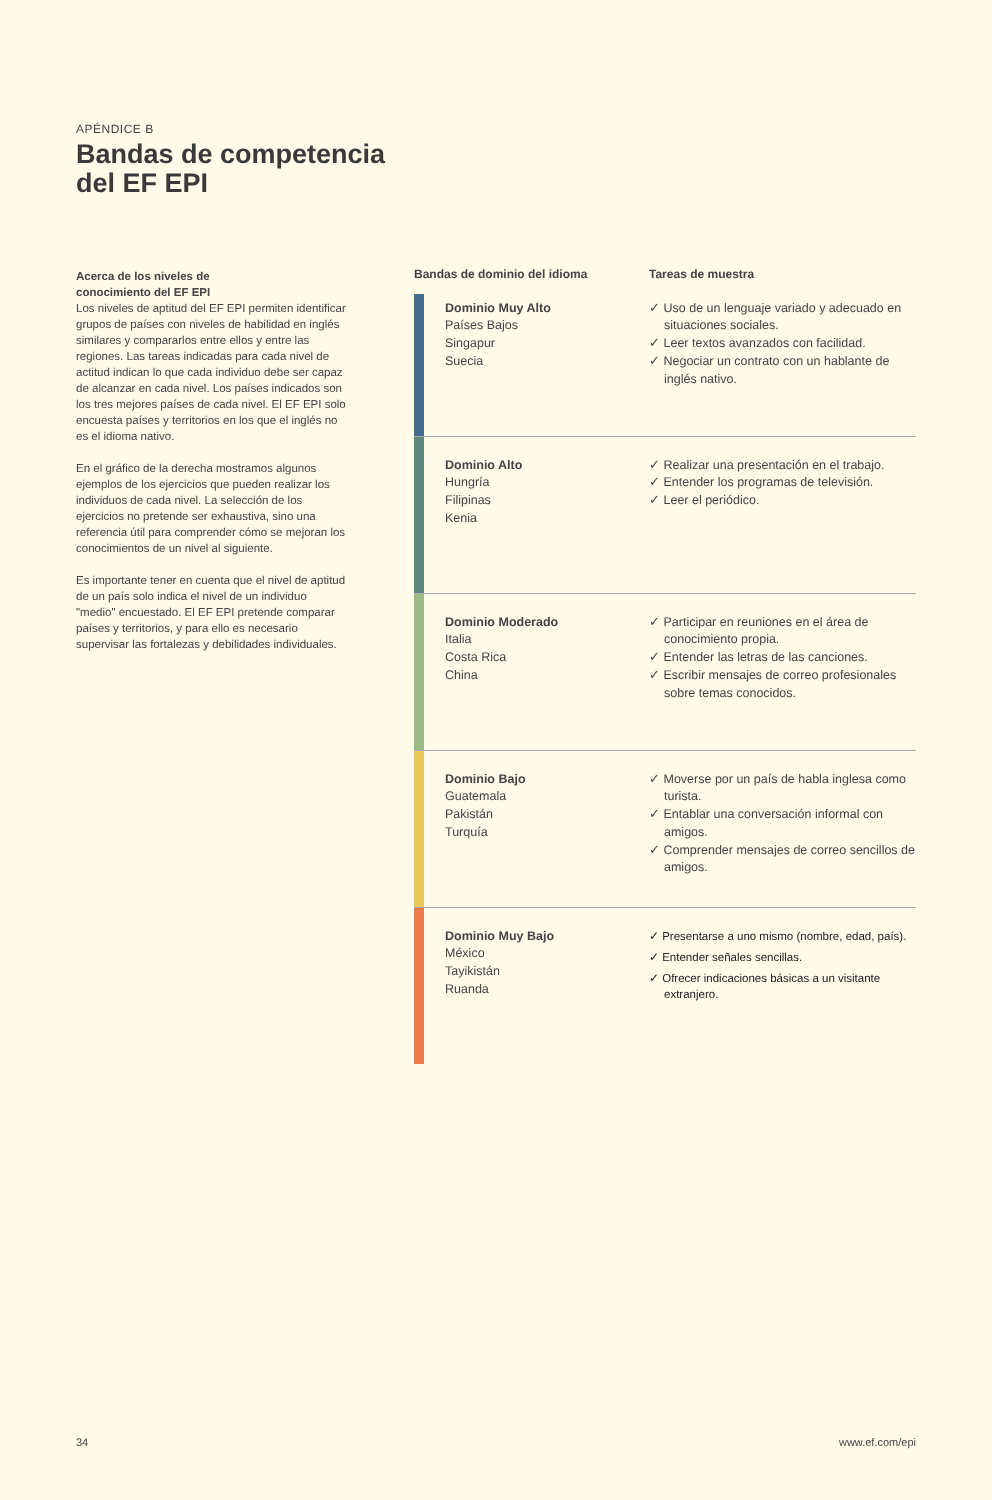APÉNDICE B
Bandas de competencia
del EF EPI
Acerca de los niveles de
conocimiento del EF EPI
Los niveles de aptitud del EF EPI permiten identificar grupos de países con niveles de habilidad en inglés similares y compararlos entre ellos y entre las regiones. Las tareas indicadas para cada nivel de actitud indican lo que cada individuo debe ser capaz de alcanzar en cada nivel. Los países indicados son los tres mejores países de cada nivel. El EF EPI solo encuesta países y territorios en los que el inglés no es el idioma nativo.
En el gráfico de la derecha mostramos algunos ejemplos de los ejercicios que pueden realizar los individuos de cada nivel. La selección de los ejercicios no pretende ser exhaustiva, sino una referencia útil para comprender cómo se mejoran los conocimientos de un nivel al siguiente.
Es importante tener en cuenta que el nivel de aptitud de un país solo indica el nivel de un individuo "medio" encuestado. El EF EPI pretende comparar países y territorios, y para ello es necesario supervisar las fortalezas y debilidades individuales.
| Bandas de dominio del idioma | | Tareas de muestra |
| --- | --- | --- |
| | Dominio Muy Alto Países Bajos Singapur Suecia | ✓ Uso de un lenguaje variado y adecuado en situaciones sociales. ✓ Leer textos avanzados con facilidad. ✓ Negociar un contrato con un hablante de inglés nativo. |
| | Dominio Alto Hungría Filipinas Kenia | ✓ Realizar una presentación en el trabajo. ✓ Entender los programas de televisión. ✓ Leer el periódico. |
| | Dominio Moderado Italia Costa Rica China | ✓ Participar en reuniones en el área de conocimiento propia. ✓ Entender las letras de las canciones. ✓ Escribir mensajes de correo profesionales sobre temas conocidos. |
| | Dominio Bajo Guatemala Pakistán Turquía | ✓ Moverse por un país de habla inglesa como turista. ✓ Entablar una conversación informal con amigos. ✓ Comprender mensajes de correo sencillos de amigos. |
| | Dominio Muy Bajo México Tayikistán Ruanda | ✓ Presentarse a uno mismo (nombre, edad, país). ✓ Entender señales sencillas. ✓ Ofrecer indicaciones básicas a un visitante extranjero. |
34 www.ef.com/epi